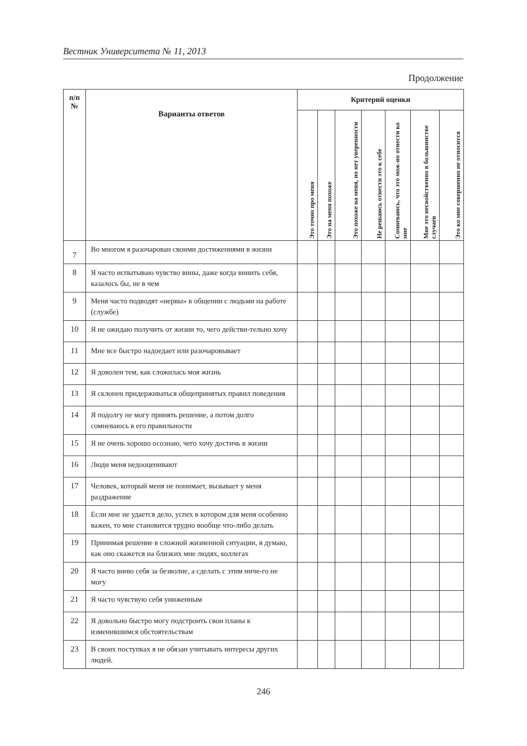Вестник Университета № 11, 2013
Продолжение
| п/п № | Варианты ответов | Критерий оценки | | | | | | |
| --- | --- | --- | --- | --- | --- | --- | --- | --- |
| | | Это точно про меня | Это на меня похоже | Это похоже на меня, но нет уверенности | Не решаюсь отнести это к себе | Сомневаюсь, что это мож-но отнести ко мне | Мне это несвойственно в большинстве случаев | Это ко мне совершенно не относится |
| 7 | Во многом я разочарован своими достижениями в жизни | | | | | | | |
| 8 | Я часто испытываю чувство вины, даже когда винить себя, казалось бы, не в чем | | | | | | | |
| 9 | Меня часто подводят «нервы» в общении с людьми на работе (службе) | | | | | | | |
| 10 | Я не ожидаю получить от жизни то, чего действи-тельно хочу | | | | | | | |
| 11 | Мне все быстро надоедает или разочаровывает | | | | | | | |
| 12 | Я доволен тем, как сложилась моя жизнь | | | | | | | |
| 13 | Я склонен придерживаться общепринятых правил поведения | | | | | | | |
| 14 | Я подолгу не могу принять решение, а потом долго сомневаюсь в его правильности | | | | | | | |
| 15 | Я не очень хорошо осознаю, чего хочу достичь в жизни | | | | | | | |
| 16 | Люди меня недооценивают | | | | | | | |
| 17 | Человек, который меня не понимает, вызывает у меня раздражение | | | | | | | |
| 18 | Если мне не удается дело, успех в котором для меня особенно важен, то мне становится трудно вообще что-либо делать | | | | | | | |
| 19 | Принимая решение в сложной жизненной ситуации, я думаю, как оно скажется на близких мне людях, коллегах | | | | | | | |
| 20 | Я часто виню себя за безволие, а сделать с этим ниче-го не могу | | | | | | | |
| 21 | Я часто чувствую себя униженным | | | | | | | |
| 22 | Я довольно быстро могу подстроить свои планы к изменившимся обстоятельствам | | | | | | | |
| 23 | В своих поступках я не обязан учитывать интересы других людей. | | | | | | | |
246